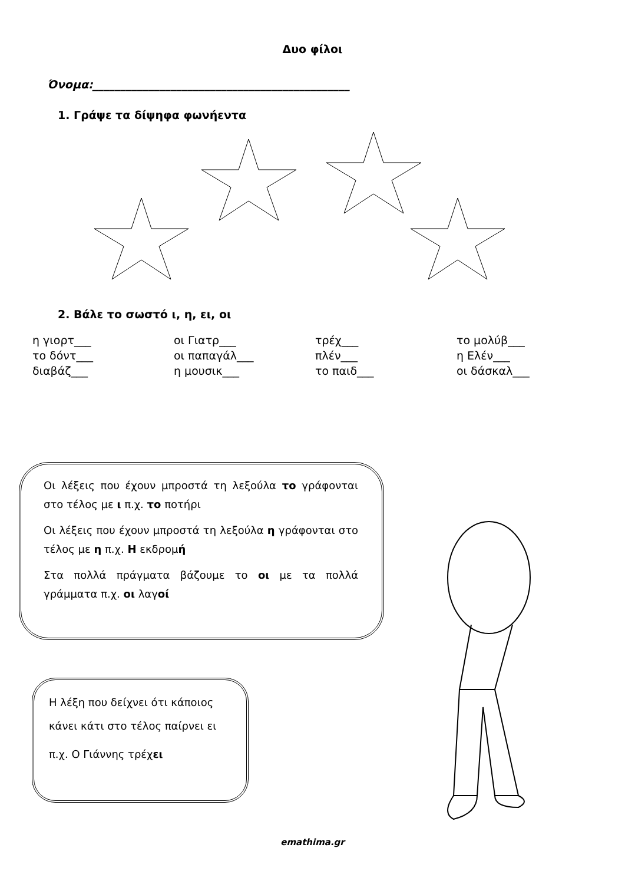Δυο φίλοι
Όνομα:______________________________________________
1. Γράψε τα δίψηφα φωνήεντα
2. Βάλε το σωστό ι, η, ει, οι
| η γιορτ___ | οι Γιατρ___ | τρέχ___ | το μολύβ___ |
| το δόντ___ | οι παπαγάλ___ | πλέν___ | η Ελέν___ |
| διαβάζ___ | η μουσικ___ | το παιδ___ | οι δάσκαλ___ |
Οι λέξεις που έχουν μπροστά τη λεξούλα το γράφονται στο τέλος με ι π.χ. το ποτήρι
Οι λέξεις που έχουν μπροστά τη λεξούλα η γράφονται στο τέλος με η π.χ. Η εκδρομή
Στα πολλά πράγματα βάζουμε το οι με τα πολλά γράμματα π.χ. οι λαγοί
Η λέξη που δείχνει ότι κάποιος κάνει κάτι στο τέλος παίρνει ει
π.χ. Ο Γιάννης τρέχει
emathima.gr